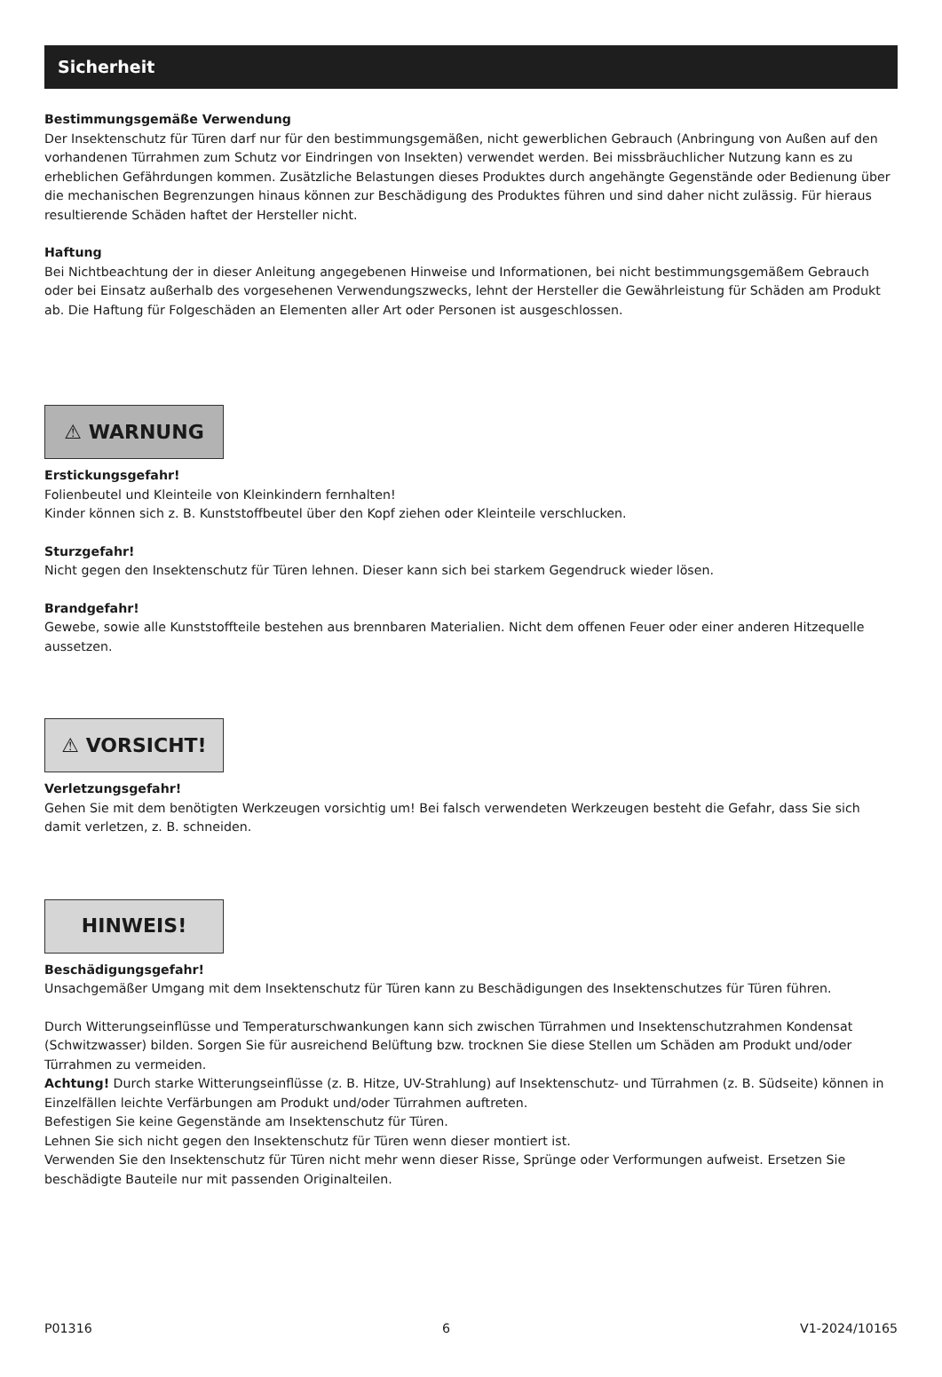Sicherheit
Bestimmungsgemäße Verwendung
Der Insektenschutz für Türen darf nur für den bestimmungsgemäßen, nicht gewerblichen Gebrauch (Anbringung von Außen auf den vorhandenen Türrahmen zum Schutz vor Eindringen von Insekten) verwendet werden. Bei missbräuchlicher Nutzung kann es zu erheblichen Gefährdungen kommen. Zusätzliche Belastungen dieses Produktes durch angehängte Gegenstände oder Bedienung über die mechanischen Begrenzungen hinaus können zur Beschädigung des Produktes führen und sind daher nicht zulässig. Für hieraus resultierende Schäden haftet der Hersteller nicht.
Haftung
Bei Nichtbeachtung der in dieser Anleitung angegebenen Hinweise und Informationen, bei nicht bestimmungsgemäßem Gebrauch oder bei Einsatz außerhalb des vorgesehenen Verwendungszwecks, lehnt der Hersteller die Gewährleistung für Schäden am Produkt ab. Die Haftung für Folgeschäden an Elementen aller Art oder Personen ist ausgeschlossen.
⚠ WARNUNG
Erstickungsgefahr!
Folienbeutel und Kleinteile von Kleinkindern fernhalten!
Kinder können sich z. B. Kunststoffbeutel über den Kopf ziehen oder Kleinteile verschlucken.
Sturzgefahr!
Nicht gegen den Insektenschutz für Türen lehnen. Dieser kann sich bei starkem Gegendruck wieder lösen.
Brandgefahr!
Gewebe, sowie alle Kunststoffteile bestehen aus brennbaren Materialien. Nicht dem offenen Feuer oder einer anderen Hitzequelle aussetzen.
⚠ VORSICHT!
Verletzungsgefahr!
Gehen Sie mit dem benötigten Werkzeugen vorsichtig um! Bei falsch verwendeten Werkzeugen besteht die Gefahr, dass Sie sich damit verletzen, z. B. schneiden.
HINWEIS!
Beschädigungsgefahr!
Unsachgemäßer Umgang mit dem Insektenschutz für Türen kann zu Beschädigungen des Insektenschutzes für Türen führen.
Durch Witterungseinflüsse und Temperaturschwankungen kann sich zwischen Türrahmen und Insektenschutzrahmen Kondensat (Schwitzwasser) bilden. Sorgen Sie für ausreichend Belüftung bzw. trocknen Sie diese Stellen um Schäden am Produkt und/oder Türrahmen zu vermeiden.
Achtung! Durch starke Witterungseinflüsse (z. B. Hitze, UV-Strahlung) auf Insektenschutz- und Türrahmen (z. B. Südseite) können in Einzelfällen leichte Verfärbungen am Produkt und/oder Türrahmen auftreten.
Befestigen Sie keine Gegenstände am Insektenschutz für Türen.
Lehnen Sie sich nicht gegen den Insektenschutz für Türen wenn dieser montiert ist.
Verwenden Sie den Insektenschutz für Türen nicht mehr wenn dieser Risse, Sprünge oder Verformungen aufweist. Ersetzen Sie beschädigte Bauteile nur mit passenden Originalteilen.
P01316 6 V1-2024/10165